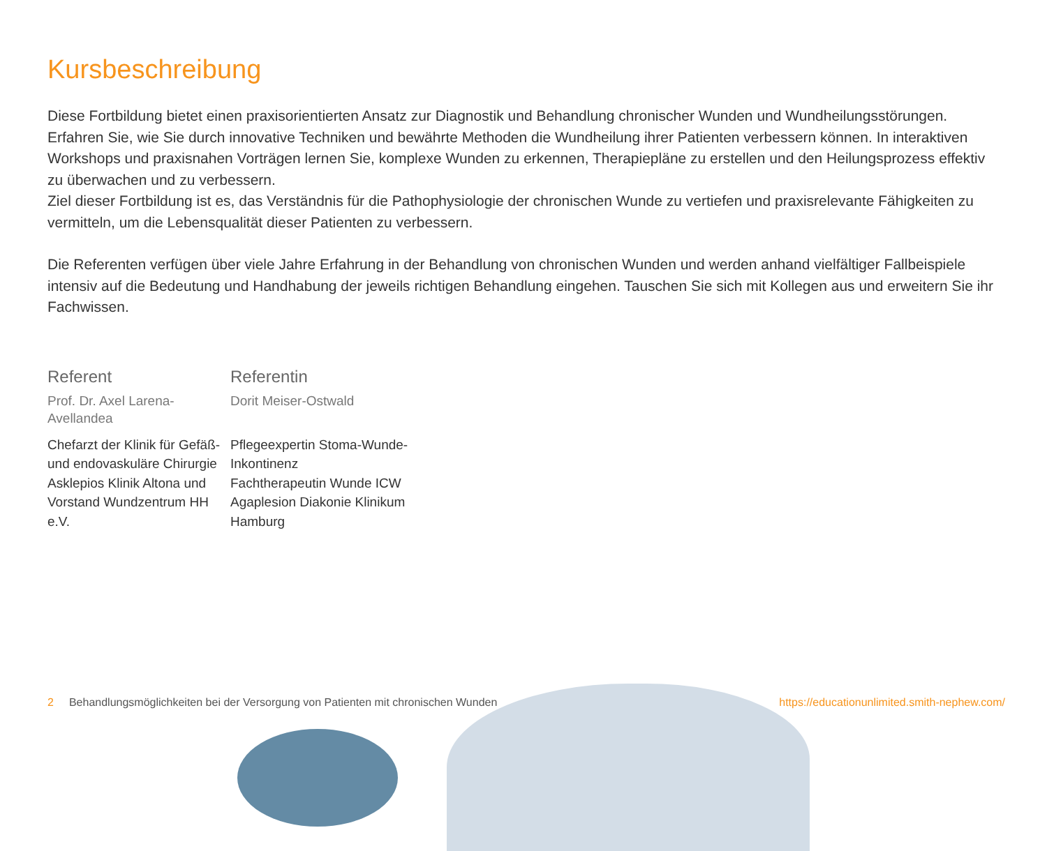Kursbeschreibung
Diese Fortbildung bietet einen praxisorientierten Ansatz zur Diagnostik und Behandlung chronischer Wunden und Wundheilungsstörungen. Erfahren Sie, wie Sie durch innovative Techniken und bewährte Methoden die Wundheilung ihrer Patienten verbessern können. In interaktiven Workshops und praxisnahen Vorträgen lernen Sie, komplexe Wunden zu erkennen, Therapiepläne zu erstellen und den Heilungsprozess effektiv zu überwachen und zu verbessern.
Ziel dieser Fortbildung ist es, das Verständnis für die Pathophysiologie der chronischen Wunde zu vertiefen und praxisrelevante Fähigkeiten zu vermitteln, um die Lebensqualität dieser Patienten zu verbessern.
Die Referenten verfügen über viele Jahre Erfahrung in der Behandlung von chronischen Wunden und werden anhand vielfältiger Fallbeispiele intensiv auf die Bedeutung und Handhabung der jeweils richtigen Behandlung eingehen. Tauschen Sie sich mit Kollegen aus und erweitern Sie ihr Fachwissen.
Referent
Prof. Dr. Axel Larena-Avellandea
Chefarzt der Klinik für Gefäß- und endovaskuläre Chirurgie Asklepios Klinik Altona und Vorstand Wundzentrum HH e.V.
Referentin
Dorit Meiser-Ostwald
Pflegeexpertin Stoma-Wunde-Inkontinenz
Fachtherapeutin Wunde ICW
Agaplesion Diakonie Klinikum Hamburg
2 Behandlungsmöglichkeiten bei der Versorgung von Patienten mit chronischen Wunden https://educationunlimited.smith-nephew.com/